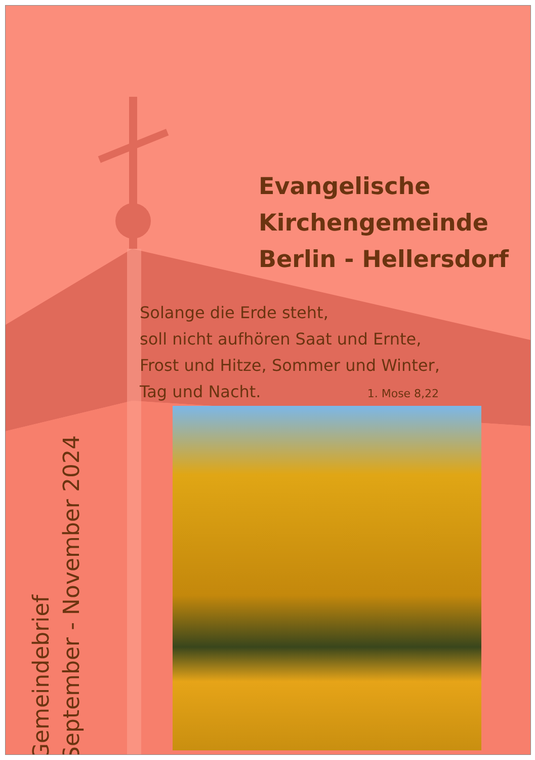Evangelische
Kirchengemeinde
Berlin - Hellersdorf
Solange die Erde steht,
soll nicht aufhören Saat und Ernte,
Frost und Hitze, Sommer und Winter,
Tag und Nacht. 1. Mose 8,22
Gemeindebrief
September - November 2024